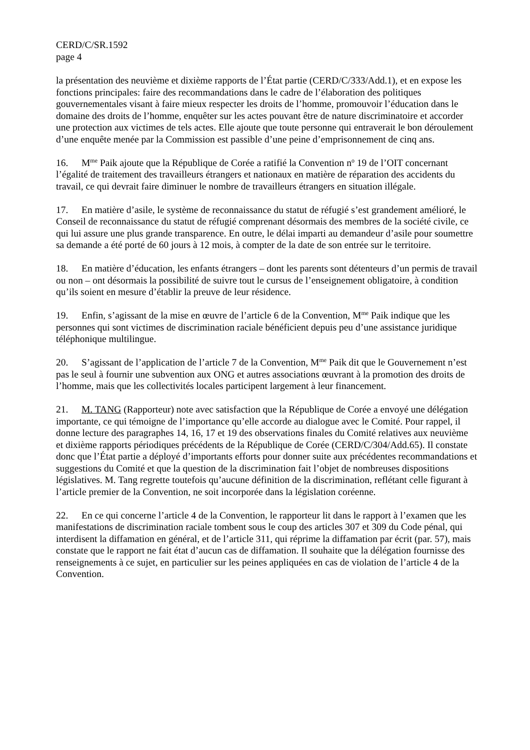CERD/C/SR.1592
page 4
la présentation des neuvième et dixième rapports de l’État partie (CERD/C/333/Add.1), et en expose les fonctions principales: faire des recommandations dans le cadre de l’élaboration des politiques gouvernementales visant à faire mieux respecter les droits de l’homme, promouvoir l’éducation dans le domaine des droits de l’homme, enquêter sur les actes pouvant être de nature discriminatoire et accorder une protection aux victimes de tels actes. Elle ajoute que toute personne qui entraverait le bon déroulement d’une enquête menée par la Commission est passible d’une peine d’emprisonnement de cinq ans.
16. M<sup>me</sup> Paik ajoute que la République de Corée a ratifié la Convention n<sup>o</sup> 19 de l’OIT concernant l’égalité de traitement des travailleurs étrangers et nationaux en matière de réparation des accidents du travail, ce qui devrait faire diminuer le nombre de travailleurs étrangers en situation illégale.
17. En matière d’asile, le système de reconnaissance du statut de réfugié s’est grandement amélioré, le Conseil de reconnaissance du statut de réfugié comprenant désormais des membres de la société civile, ce qui lui assure une plus grande transparence. En outre, le délai imparti au demandeur d’asile pour soumettre sa demande a été porté de 60 jours à 12 mois, à compter de la date de son entrée sur le territoire.
18. En matière d’éducation, les enfants étrangers – dont les parents sont détenteurs d’un permis de travail ou non – ont désormais la possibilité de suivre tout le cursus de l’enseignement obligatoire, à condition qu’ils soient en mesure d’établir la preuve de leur résidence.
19. Enfin, s’agissant de la mise en œuvre de l’article 6 de la Convention, M<sup>me</sup> Paik indique que les personnes qui sont victimes de discrimination raciale bénéficient depuis peu d’une assistance juridique téléphonique multilingue.
20. S’agissant de l’application de l’article 7 de la Convention, M<sup>me</sup> Paik dit que le Gouvernement n’est pas le seul à fournir une subvention aux ONG et autres associations œuvrant à la promotion des droits de l’homme, mais que les collectivités locales participent largement à leur financement.
21. M. TANG (Rapporteur) note avec satisfaction que la République de Corée a envoyé une délégation importante, ce qui témoigne de l’importance qu’elle accorde au dialogue avec le Comité. Pour rappel, il donne lecture des paragraphes 14, 16, 17 et 19 des observations finales du Comité relatives aux neuvième et dixième rapports périodiques précédents de la République de Corée (CERD/C/304/Add.65). Il constate donc que l’État partie a déployé d’importants efforts pour donner suite aux précédentes recommandations et suggestions du Comité et que la question de la discrimination fait l’objet de nombreuses dispositions législatives. M. Tang regrette toutefois qu’aucune définition de la discrimination, reflétant celle figurant à l’article premier de la Convention, ne soit incorporée dans la législation coréenne.
22. En ce qui concerne l’article 4 de la Convention, le rapporteur lit dans le rapport à l’examen que les manifestations de discrimination raciale tombent sous le coup des articles 307 et 309 du Code pénal, qui interdisent la diffamation en général, et de l’article 311, qui réprime la diffamation par écrit (par. 57), mais constate que le rapport ne fait état d’aucun cas de diffamation. Il souhaite que la délégation fournisse des renseignements à ce sujet, en particulier sur les peines appliquées en cas de violation de l’article 4 de la Convention.